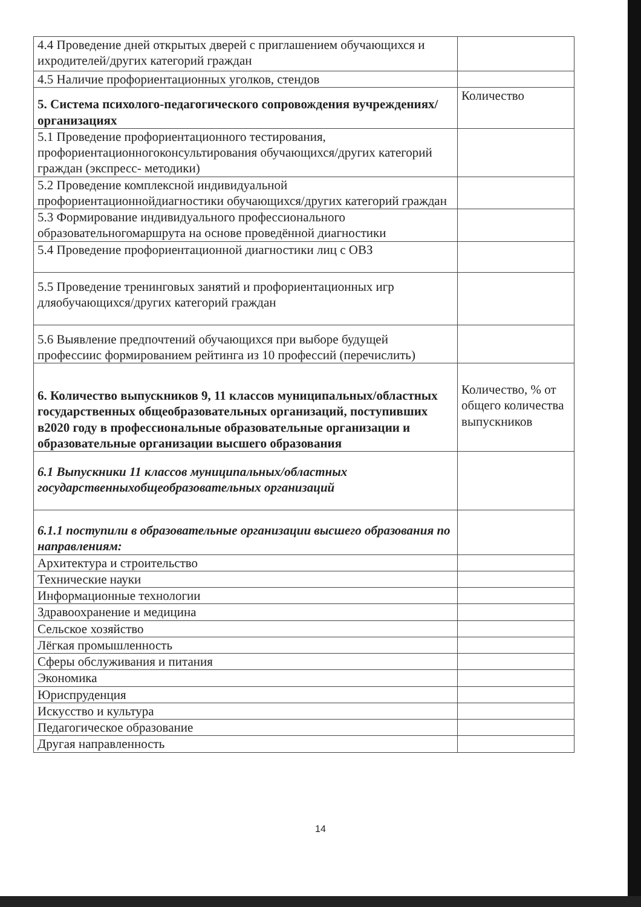| 4.4 Проведение дней открытых дверей с приглашением обучающихся и ихродителей/других категорий граждан | |
| 4.5 Наличие профориентационных уголков, стендов | |
| 5. Система психолого-педагогического сопровождения вучреждениях/организациях | Количество |
| 5.1 Проведение профориентационного тестирования, профориентационногоконсультирования обучающихся/других категорий граждан (экспресс- методики) | |
| 5.2 Проведение комплексной индивидуальной профориентационнойдиагностики обучающихся/других категорий граждан | |
| 5.3 Формирование индивидуального профессионального образовательногомаршрута на основе проведённой диагностики | |
| 5.4 Проведение профориентационной диагностики лиц с ОВЗ | |
| 5.5 Проведение тренинговых занятий и профориентационных игр дляобучающихся/других категорий граждан | |
| 5.6 Выявление предпочтений обучающихся при выборе будущей профессиис формированием рейтинга из 10 профессий (перечислить) | |
| 6. Количество выпускников 9, 11 классов муниципальных/областных государственных общеобразовательных организаций, поступивших в2020 году в профессиональные образовательные организации и образовательные организации высшего образования | Количество, % от общего количества выпускников |
| 6.1 Выпускники 11 классов муниципальных/областных государственныхобщеобразовательных организаций | |
| 6.1.1 поступили в образовательные организации высшего образования по направлениям: | |
| Архитектура и строительство | |
| Технические науки | |
| Информационные технологии | |
| Здравоохранение и медицина | |
| Сельское хозяйство | |
| Лёгкая промышленность | |
| Сферы обслуживания и питания | |
| Экономика | |
| Юриспруденция | |
| Искусство и культура | |
| Педагогическое образование | |
| Другая направленность | |
14